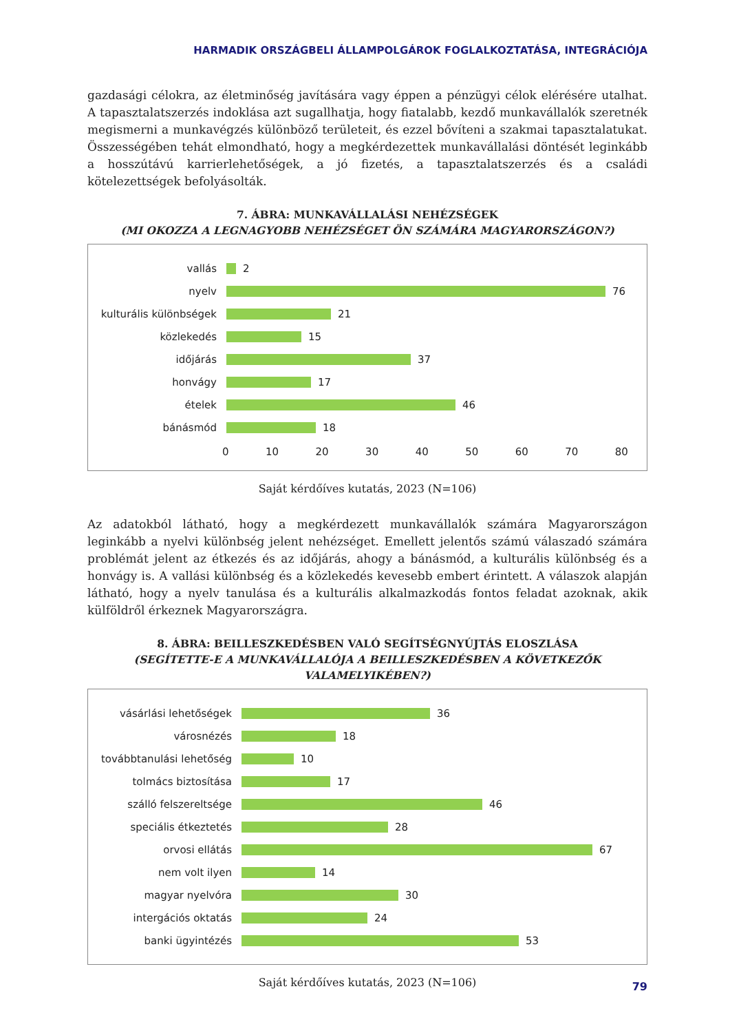HARMADIK ORSZÁGBELI ÁLLAMPOLGÁROK FOGLALKOZTATÁSA, INTEGRÁCIÓJA
gazdasági célokra, az életminőség javítására vagy éppen a pénzügyi célok elérésére utalhat. A tapasztalatszerzés indoklása azt sugallhatja, hogy fiatalabb, kezdő munkavállalók szeretnék megismerni a munkavégzés különböző területeit, és ezzel bővíteni a szakmai tapasztalatukat. Összességében tehát elmondható, hogy a megkérdezettek munkavállalási döntését leginkább a hosszútávú karrierlehetőségek, a jó fizetés, a tapasztalatszerzés és a családi kötelezettségek befolyásolták.
7. ÁBRA: MUNKAVÁLLALÁSI NEHÉZSÉGEK
(MI OKOZZA A LEGNAGYOBB NEHÉZSÉGET ÖN SZÁMÁRA MAGYARORSZÁGON?)
vallás
2
nyelv
76
kulturális különbségek
21
közlekedés
15
időjárás
37
honvágy
17
ételek
46
bánásmód
18
0 10 20 30 40 50 60 70 80
Saját kérdőíves kutatás, 2023 (N=106)
Az adatokból látható, hogy a megkérdezett munkavállalók számára Magyarországon leginkább a nyelvi különbség jelent nehézséget. Emellett jelentős számú válaszadó számára problémát jelent az étkezés és az időjárás, ahogy a bánásmód, a kulturális különbség és a honvágy is. A vallási különbség és a közlekedés kevesebb embert érintett. A válaszok alapján látható, hogy a nyelv tanulása és a kulturális alkalmazkodás fontos feladat azoknak, akik külföldről érkeznek Magyarországra.
8. ÁBRA: BEILLESZKEDÉSBEN VALÓ SEGÍTSÉGNYÚJTÁS ELOSZLÁSA
(SEGÍTETTE-E A MUNKAVÁLLALÓJA A BEILLESZKEDÉSBEN A KÖVETKEZŐK VALAMELYIKÉBEN?)
vásárlási lehetőségek
36
városnézés
18
továbbtanulási lehetőség
10
tolmács biztosítása
17
szálló felszereltsége
46
speciális étkeztetés
28
orvosi ellátás
67
nem volt ilyen
14
magyar nyelvóra
30
intergációs oktatás
24
banki ügyintézés
53
Saját kérdőíves kutatás, 2023 (N=106)
79